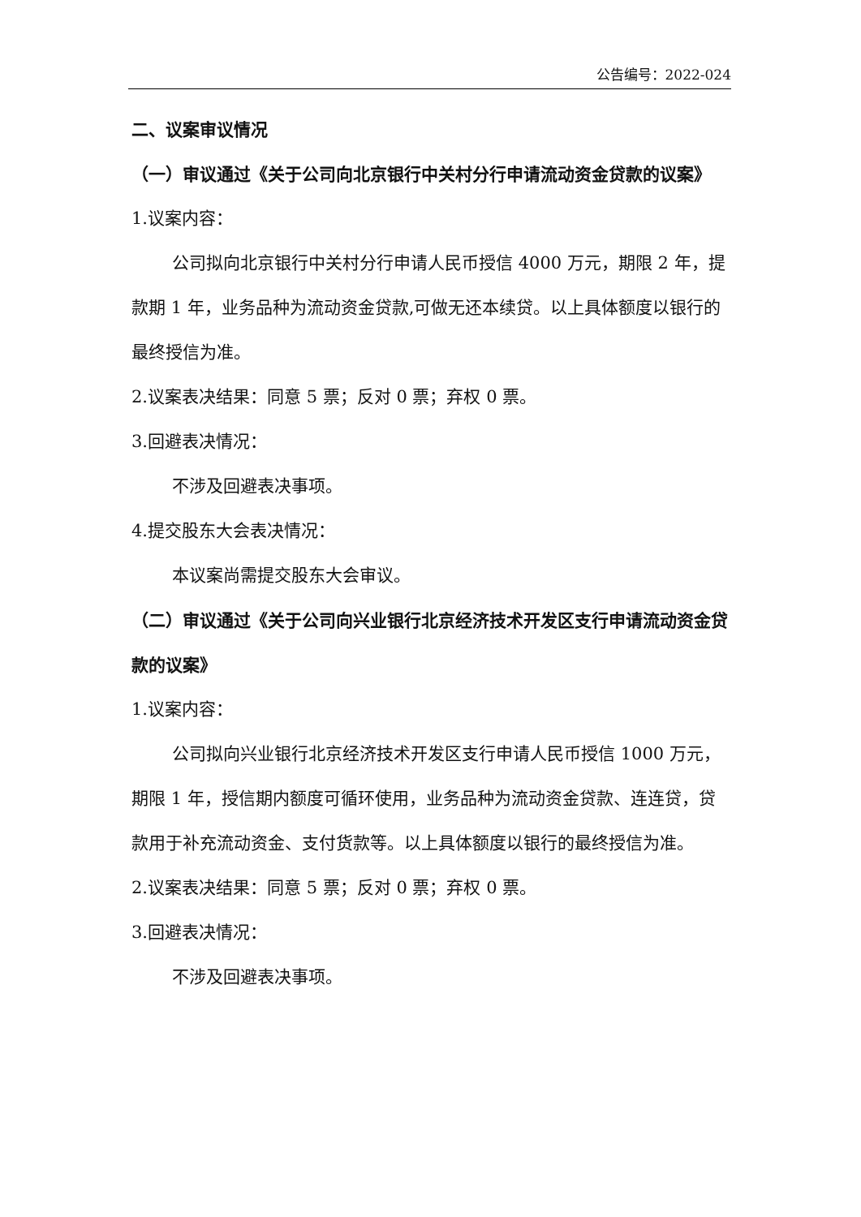公告编号：2022-024
二、议案审议情况
（一）审议通过《关于公司向北京银行中关村分行申请流动资金贷款的议案》
1.议案内容：
公司拟向北京银行中关村分行申请人民币授信 4000 万元，期限 2 年，提款期 1 年，业务品种为流动资金贷款,可做无还本续贷。以上具体额度以银行的最终授信为准。
2.议案表决结果：同意 5 票；反对 0 票；弃权 0 票。
3.回避表决情况：
不涉及回避表决事项。
4.提交股东大会表决情况：
本议案尚需提交股东大会审议。
（二）审议通过《关于公司向兴业银行北京经济技术开发区支行申请流动资金贷款的议案》
1.议案内容：
公司拟向兴业银行北京经济技术开发区支行申请人民币授信 1000 万元，期限 1 年，授信期内额度可循环使用，业务品种为流动资金贷款、连连贷，贷款用于补充流动资金、支付货款等。以上具体额度以银行的最终授信为准。
2.议案表决结果：同意 5 票；反对 0 票；弃权 0 票。
3.回避表决情况：
不涉及回避表决事项。